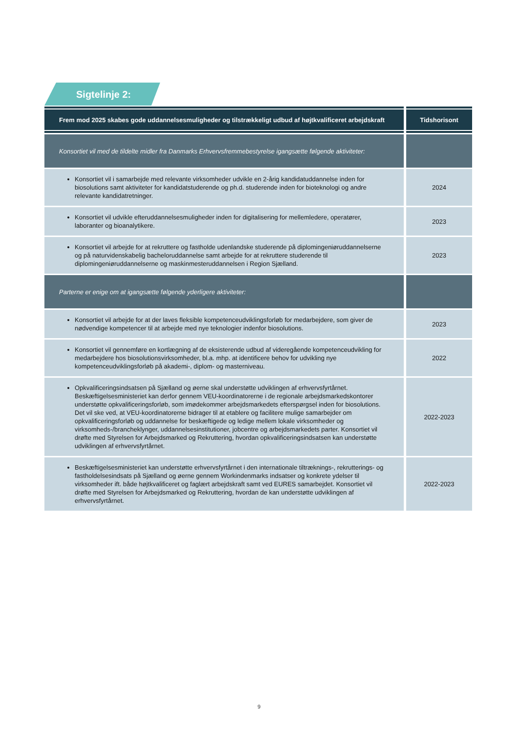Sigtelinje 2:
| Frem mod 2025 skabes gode uddannelsesmuligheder og tilstrækkeligt udbud af højtkvalificeret arbejdskraft | Tidshorisont |
| --- | --- |
| Konsortiet vil med de tildelte midler fra Danmarks Erhvervsfremmebestyrelse igangsætte følgende aktiviteter: | |
| Konsortiet vil i samarbejde med relevante virksomheder udvikle en 2-årig kandidatuddannelse inden for biosolutions samt aktiviteter for kandidatstuderende og ph.d. studerende inden for bioteknologi og andre relevante kandidatretninger. | 2024 |
| Konsortiet vil udvikle efteruddannelsesmuligheder inden for digitalisering for mellemledere, operatører, laboranter og bioanalytikere. | 2023 |
| Konsortiet vil arbejde for at rekruttere og fastholde udenlandske studerende på diplomingeniøruddannelserne og på naturvidenskabelig bacheloruddannelse samt arbejde for at rekruttere studerende til diplomingeniøruddannelserne og maskinmesteruddannelsen i Region Sjælland. | 2023 |
| Parterne er enige om at igangsætte følgende yderligere aktiviteter: | |
| Konsortiet vil arbejde for at der laves fleksible kompetenceudviklingsforløb for medarbejdere, som giver de nødvendige kompetencer til at arbejde med nye teknologier indenfor biosolutions. | 2023 |
| Konsortiet vil gennemføre en kortlægning af de eksisterende udbud af videregående kompetenceudvikling for medarbejdere hos biosolutionsvirksomheder, bl.a. mhp. at identificere behov for udvikling nye kompetenceudviklingsforløb på akademi-, diplom- og masterniveau. | 2022 |
| Opkvalificeringsindsatsen på Sjælland og øerne skal understøtte udviklingen af erhvervsfyrtårnet. Beskæftigelsesministeriet kan derfor gennem VEU-koordinatorerne i de regionale arbejdsmarkedskontorer understøtte opkvalificeringsforløb, som imødekommer arbejdsmarkedets efterspørgsel inden for biosolutions. Det vil ske ved, at VEU-koordinatorerne bidrager til at etablere og facilitere mulige samarbejder om opkvalificeringsforløb og uddannelse for beskæftigede og ledige mellem lokale virksomheder og virksomheds-/brancheklynger, uddannelsesinstitutioner, jobcentre og arbejdsmarkedets parter. Konsortiet vil drøfte med Styrelsen for Arbejdsmarked og Rekruttering, hvordan opkvalificeringsindsatsen kan understøtte udviklingen af erhvervsfyrtårnet. | 2022-2023 |
| Beskæftigelsesministeriet kan understøtte erhvervsfyrtårnet i den internationale tiltræknings-, rekrutterings- og fastholdelsesindsats på Sjælland og øerne gennem Workindenmarks indsatser og konkrete ydelser til virksomheder ift. både højtkvalificeret og faglært arbejdskraft samt ved EURES samarbejdet. Konsortiet vil drøfte med Styrelsen for Arbejdsmarked og Rekruttering, hvordan de kan understøtte udviklingen af erhvervsfyrtårnet. | 2022-2023 |
9